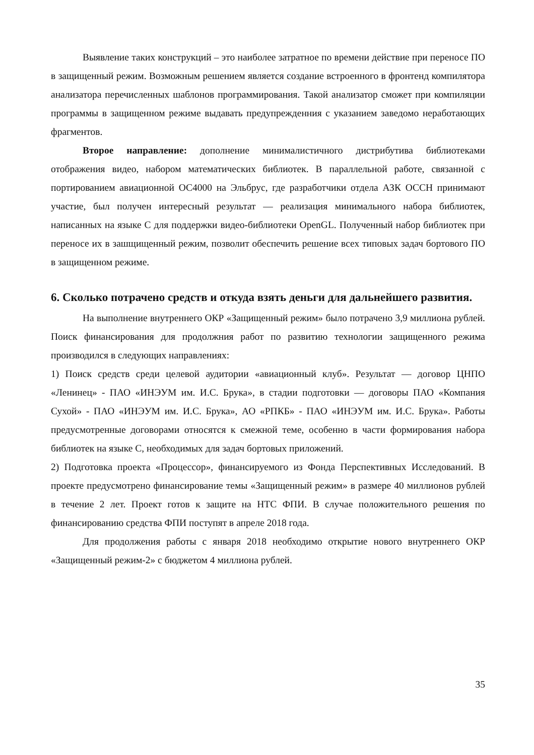Выявление таких конструкций – это наиболее затратное по времени действие при переносе ПО в защищенный режим. Возможным решением является создание встроенного в фронтенд компилятора анализатора перечисленных шаблонов программирования. Такой анализатор сможет при компиляции программы в защищенном режиме выдавать предупрежденния с указанием заведомо неработающих фрагментов.
Второе направление: дополнение минималистичного дистрибутива библиотеками отображения видео, набором математических библиотек. В параллельной работе, связанной с портированием авиационной ОС4000 на Эльбрус, где разработчики отдела АЗК ОССН принимают участие, был получен интересный результат — реализация минимального набора библиотек, написанных на языке С для поддержки видео-библиотеки OpenGL. Полученный набор библиотек при переносе их в зашщищенный режим, позволит обеспечить решение всех типовых задач бортового ПО в защищенном режиме.
6. Сколько потрачено средств и откуда взять деньги для дальнейшего развития.
На выполнение внутреннего ОКР «Защищенный режим» было потрачено 3,9 миллиона рублей. Поиск финансирования для продолжния работ по развитию технологии защищенного режима производился в следующих направлениях:
1) Поиск средств среди целевой аудитории «авиационный клуб». Результат — договор ЦНПО «Ленинец» - ПАО «ИНЭУМ им. И.С. Брука», в стадии подготовки — договоры ПАО «Компания Сухой» - ПАО «ИНЭУМ им. И.С. Брука», АО «РПКБ» - ПАО «ИНЭУМ им. И.С. Брука». Работы предусмотренные договорами относятся к смежной теме, особенно в части формирования набора библиотек на языке С, необходимых для задач бортовых приложений.
2) Подготовка проекта «Процессор», финансируемого из Фонда Перспективных Исследований. В проекте предусмотрено финансирование темы «Защищенный режим» в размере 40 миллионов рублей в течение 2 лет. Проект готов к защите на НТС ФПИ. В случае положительного решения по финансированию средства ФПИ поступят в апреле 2018 года.
Для продолжения работы с января 2018 необходимо открытие нового внутреннего ОКР «Защищенный режим-2» с бюджетом 4 миллиона рублей.
35